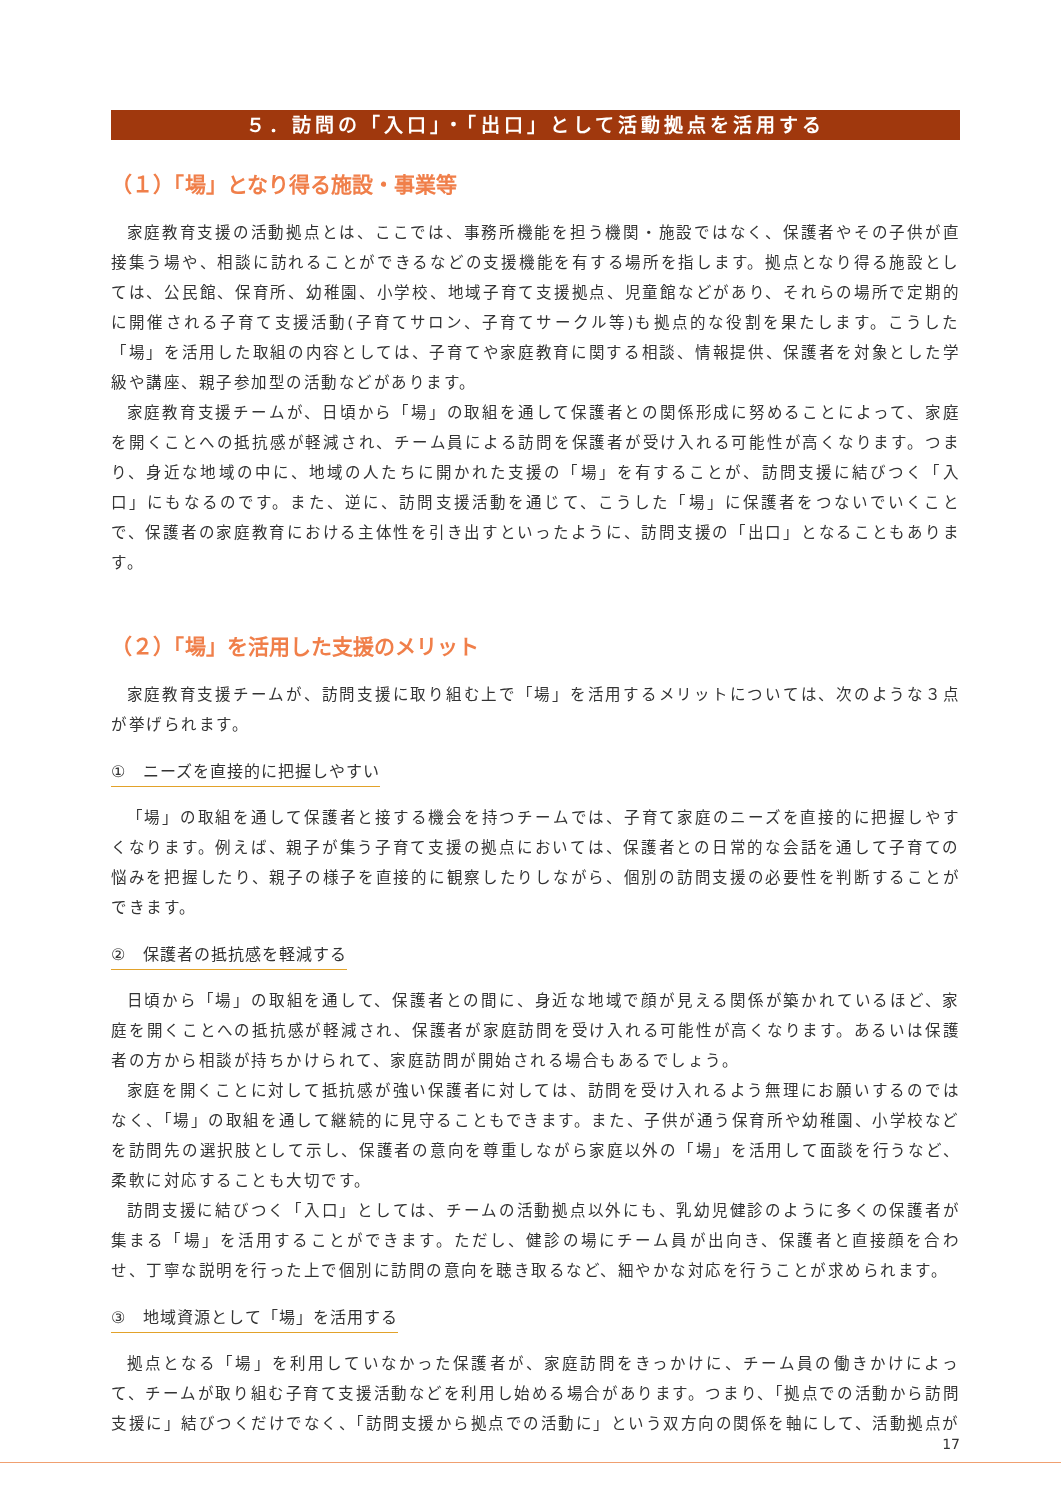５．訪問の「入口」・「出口」として活動拠点を活用する
（１）「場」となり得る施設・事業等
家庭教育支援の活動拠点とは、ここでは、事務所機能を担う機関・施設ではなく、保護者やその子供が直接集う場や、相談に訪れることができるなどの支援機能を有する場所を指します。拠点となり得る施設としては、公民館、保育所、幼稚園、小学校、地域子育て支援拠点、児童館などがあり、それらの場所で定期的に開催される子育て支援活動(子育てサロン、子育てサークル等)も拠点的な役割を果たします。こうした「場」を活用した取組の内容としては、子育てや家庭教育に関する相談、情報提供、保護者を対象とした学級や講座、親子参加型の活動などがあります。
家庭教育支援チームが、日頃から「場」の取組を通して保護者との関係形成に努めることによって、家庭を開くことへの抵抗感が軽減され、チーム員による訪問を保護者が受け入れる可能性が高くなります。つまり、身近な地域の中に、地域の人たちに開かれた支援の「場」を有することが、訪問支援に結びつく「入口」にもなるのです。また、逆に、訪問支援活動を通じて、こうした「場」に保護者をつないでいくことで、保護者の家庭教育における主体性を引き出すといったように、訪問支援の「出口」となることもあります。
（２）「場」を活用した支援のメリット
家庭教育支援チームが、訪問支援に取り組む上で「場」を活用するメリットについては、次のような３点が挙げられます。
①　ニーズを直接的に把握しやすい
「場」の取組を通して保護者と接する機会を持つチームでは、子育て家庭のニーズを直接的に把握しやすくなります。例えば、親子が集う子育て支援の拠点においては、保護者との日常的な会話を通して子育ての悩みを把握したり、親子の様子を直接的に観察したりしながら、個別の訪問支援の必要性を判断することができます。
②　保護者の抵抗感を軽減する
日頃から「場」の取組を通して、保護者との間に、身近な地域で顔が見える関係が築かれているほど、家庭を開くことへの抵抗感が軽減され、保護者が家庭訪問を受け入れる可能性が高くなります。あるいは保護者の方から相談が持ちかけられて、家庭訪問が開始される場合もあるでしょう。
家庭を開くことに対して抵抗感が強い保護者に対しては、訪問を受け入れるよう無理にお願いするのではなく、「場」の取組を通して継続的に見守ることもできます。また、子供が通う保育所や幼稚園、小学校などを訪問先の選択肢として示し、保護者の意向を尊重しながら家庭以外の「場」を活用して面談を行うなど、柔軟に対応することも大切です。
訪問支援に結びつく「入口」としては、チームの活動拠点以外にも、乳幼児健診のように多くの保護者が集まる「場」を活用することができます。ただし、健診の場にチーム員が出向き、保護者と直接顔を合わせ、丁寧な説明を行った上で個別に訪問の意向を聴き取るなど、細やかな対応を行うことが求められます。
③　地域資源として「場」を活用する
拠点となる「場」を利用していなかった保護者が、家庭訪問をきっかけに、チーム員の働きかけによって、チームが取り組む子育て支援活動などを利用し始める場合があります。つまり、「拠点での活動から訪問支援に」結びつくだけでなく、「訪問支援から拠点での活動に」という双方向の関係を軸にして、活動拠点が
17